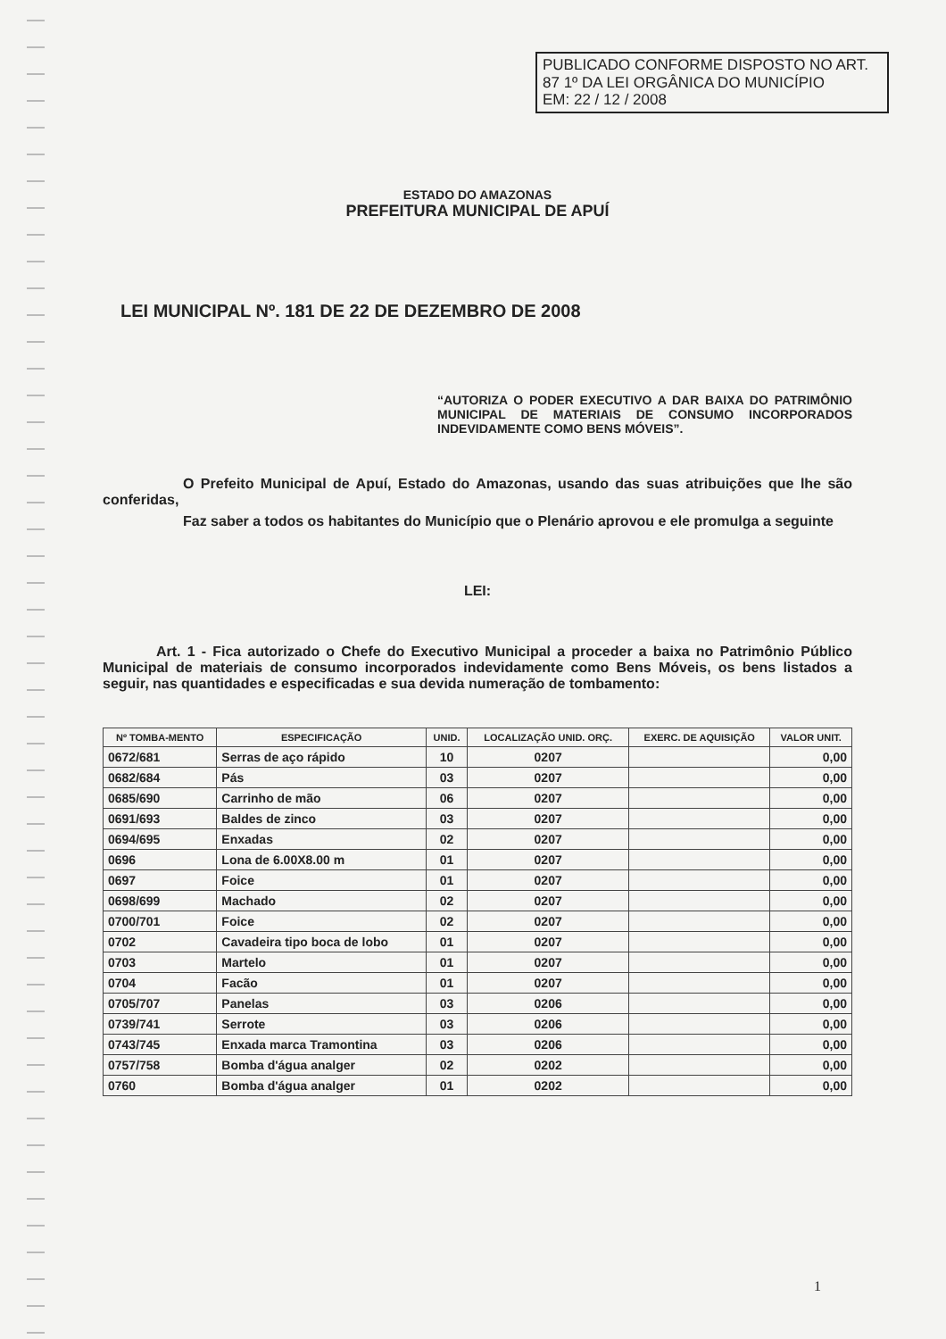PUBLICADO CONFORME DISPOSTO NO ART. 87 1º DA LEI ORGÂNICA DO MUNICÍPIO
EM: 22 / 12 / 2008
ESTADO DO AMAZONAS
PREFEITURA MUNICIPAL DE APUÍ
LEI MUNICIPAL Nº. 181 DE 22 DE DEZEMBRO DE 2008
“AUTORIZA O PODER EXECUTIVO A DAR BAIXA DO PATRIMÔNIO MUNICIPAL DE MATERIAIS DE CONSUMO INCORPORADOS INDEVIDAMENTE COMO BENS MÓVEIS”.
O Prefeito Municipal de Apuí, Estado do Amazonas, usando das suas atribuições que lhe são conferidas,
Faz saber a todos os habitantes do Município que o Plenário aprovou e ele promulga a seguinte
LEI:
Art. 1 - Fica autorizado o Chefe do Executivo Municipal a proceder a baixa no Patrimônio Público Municipal de materiais de consumo incorporados indevidamente como Bens Móveis, os bens listados a seguir, nas quantidades e especificadas e sua devida numeração de tombamento:
| Nº TOMBA-MENTO | ESPECIFICAÇÃO | UNID. | LOCALIZAÇÃO UNID. ORÇ. | EXERC. DE AQUISIÇÃO | VALOR UNIT. |
| --- | --- | --- | --- | --- | --- |
| 0672/681 | Serras de aço rápido | 10 | 0207 | | 0,00 |
| 0682/684 | Pás | 03 | 0207 | | 0,00 |
| 0685/690 | Carrinho de mão | 06 | 0207 | | 0,00 |
| 0691/693 | Baldes de zinco | 03 | 0207 | | 0,00 |
| 0694/695 | Enxadas | 02 | 0207 | | 0,00 |
| 0696 | Lona de 6.00X8.00 m | 01 | 0207 | | 0,00 |
| 0697 | Foice | 01 | 0207 | | 0,00 |
| 0698/699 | Machado | 02 | 0207 | | 0,00 |
| 0700/701 | Foice | 02 | 0207 | | 0,00 |
| 0702 | Cavadeira tipo boca de lobo | 01 | 0207 | | 0,00 |
| 0703 | Martelo | 01 | 0207 | | 0,00 |
| 0704 | Facão | 01 | 0207 | | 0,00 |
| 0705/707 | Panelas | 03 | 0206 | | 0,00 |
| 0739/741 | Serrote | 03 | 0206 | | 0,00 |
| 0743/745 | Enxada marca Tramontina | 03 | 0206 | | 0,00 |
| 0757/758 | Bomba d'água analger | 02 | 0202 | | 0,00 |
| 0760 | Bomba d'água analger | 01 | 0202 | | 0,00 |
1